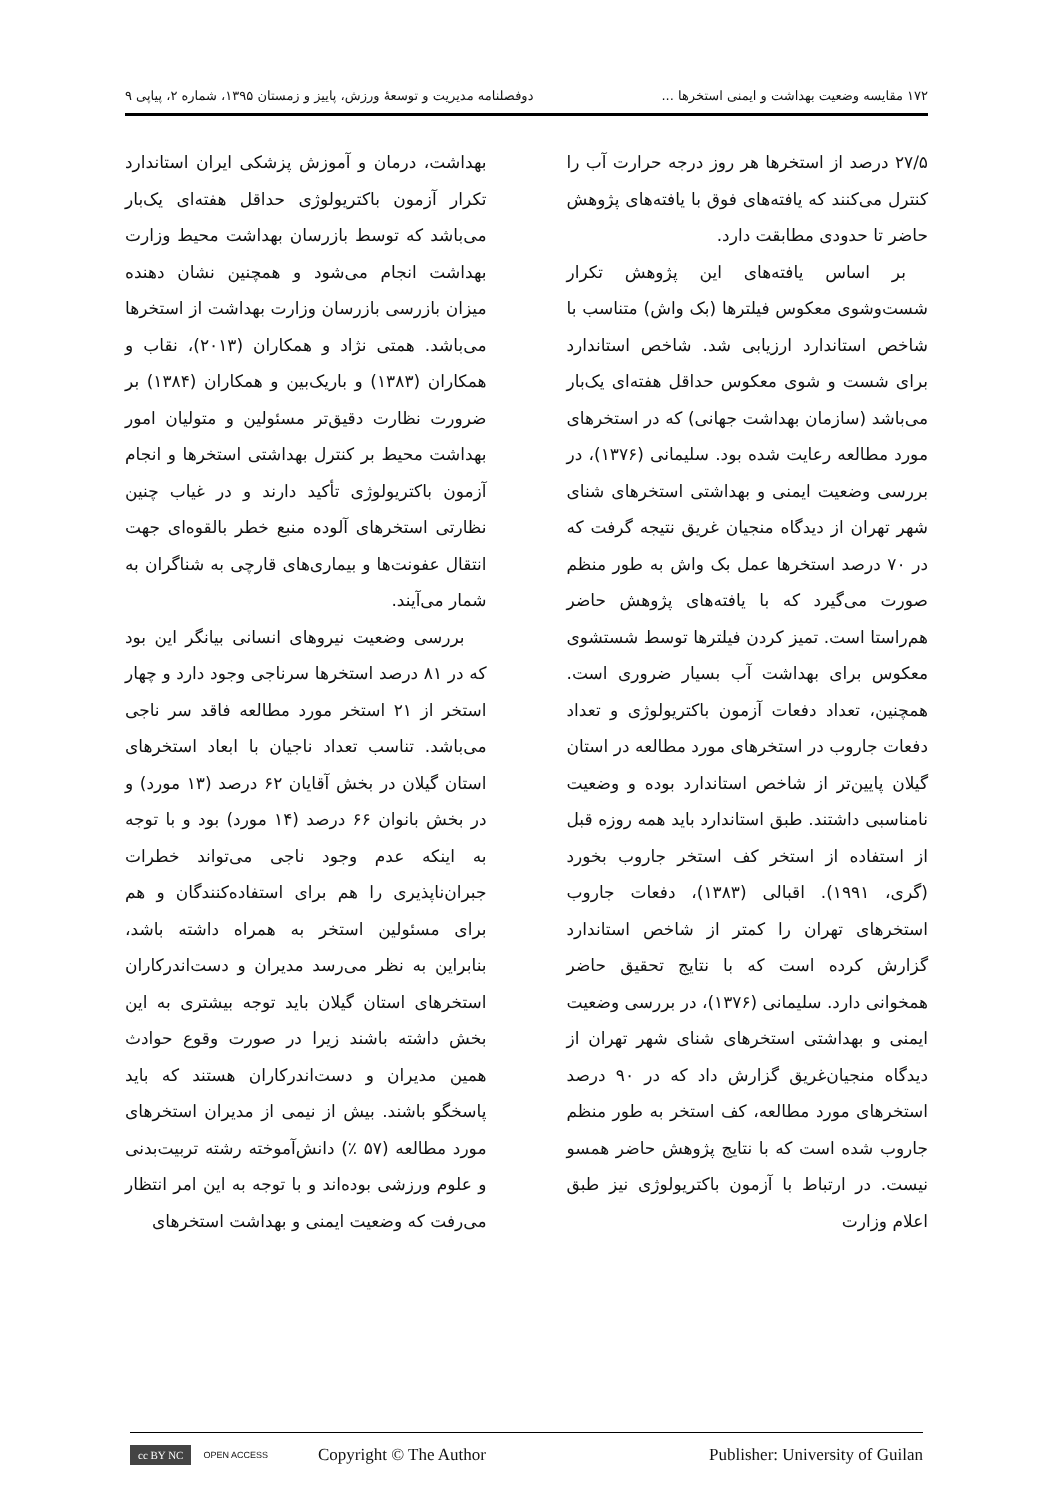۱۷۲ مقایسه وضعیت بهداشت و ایمنی استخرها ... دوفصلنامه مدیریت و توسعهٔ ورزش، پاییز و زمستان ۱۳۹۵، شماره ۲، پیاپی ۹
۲۷/۵ درصد از استخرها هر روز درجه حرارت آب را کنترل می‌کنند که یافته‌های فوق با یافته‌های پژوهش حاضر تا حدودی مطابقت دارد.
بر اساس یافته‌های این پژوهش تکرار شست‌وشوی معکوس فیلترها (بک واش) متناسب با شاخص استاندارد ارزیابی شد. شاخص استاندارد برای شست و شوی معکوس حداقل هفته‌ای یک‌بار می‌باشد (سازمان بهداشت جهانی) که در استخرهای مورد مطالعه رعایت شده بود. سلیمانی (۱۳۷۶)، در بررسی وضعیت ایمنی و بهداشتی استخرهای شنای شهر تهران از دیدگاه منجیان غریق نتیجه گرفت که در ۷۰ درصد استخرها عمل بک واش به طور منظم صورت می‌گیرد که با یافته‌های پژوهش حاضر هم‌راستا است. تمیز کردن فیلترها توسط شستشوی معکوس برای بهداشت آب بسیار ضروری است. همچنین، تعداد دفعات آزمون باکتریولوژی و تعداد دفعات جاروب در استخرهای مورد مطالعه در استان گیلان پایین‌تر از شاخص استاندارد بوده و وضعیت نامناسبی داشتند. طبق استاندارد باید همه روزه قبل از استفاده از استخر کف استخر جاروب بخورد (گری، ۱۹۹۱). اقبالی (۱۳۸۳)، دفعات جاروب استخرهای تهران را کمتر از شاخص استاندارد گزارش کرده است که با نتایج تحقیق حاضر همخوانی دارد. سلیمانی (۱۳۷۶)، در بررسی وضعیت ایمنی و بهداشتی استخرهای شنای شهر تهران از دیدگاه منجیان‌غریق گزارش داد که در ۹۰ درصد استخرهای مورد مطالعه، کف استخر به طور منظم جاروب شده است که با نتایج پژوهش حاضر همسو نیست. در ارتباط با آزمون باکتریولوژی نیز طبق اعلام وزارت
بهداشت، درمان و آموزش پزشکی ایران استاندارد تکرار آزمون باکتریولوژی حداقل هفته‌ای یک‌بار می‌باشد که توسط بازرسان بهداشت محیط وزارت بهداشت انجام می‌شود و همچنین نشان دهنده میزان بازرسی بازرسان وزارت بهداشت از استخرها می‌باشد. همتی نژاد و همکاران (۲۰۱۳)، نقاب و همکاران (۱۳۸۳) و باریک‌بین و همکاران (۱۳۸۴) بر ضرورت نظارت دقیق‌تر مسئولین و متولیان امور بهداشت محیط بر کنترل بهداشتی استخرها و انجام آزمون باکتریولوژی تأکید دارند و در غیاب چنین نظارتی استخرهای آلوده منبع خطر بالقوه‌ای جهت انتقال عفونت‌ها و بیماری‌های قارچی به شناگران به شمار می‌آیند.
بررسی وضعیت نیروهای انسانی بیانگر این بود که در ۸۱ درصد استخرها سرناجی وجود دارد و چهار استخر از ۲۱ استخر مورد مطالعه فاقد سر ناجی می‌باشد. تناسب تعداد ناجیان با ابعاد استخرهای استان گیلان در بخش آقایان ۶۲ درصد (۱۳ مورد) و در بخش بانوان ۶۶ درصد (۱۴ مورد) بود و با توجه به اینکه عدم وجود ناجی می‌تواند خطرات جبران‌ناپذیری را هم برای استفاده‌کنندگان و هم برای مسئولین استخر به همراه داشته باشد، بنابراین به نظر می‌رسد مدیران و دست‌اندرکاران استخرهای استان گیلان باید توجه بیشتری به این بخش داشته باشند زیرا در صورت وقوع حوادث همین مدیران و دست‌اندرکاران هستند که باید پاسخگو باشند. بیش از نیمی از مدیران استخرهای مورد مطالعه (۵۷ ٪) دانش‌آموخته رشته تربیت‌بدنی و علوم ورزشی بوده‌اند و با توجه به این امر انتظار می‌رفت که وضعیت ایمنی و بهداشت استخرهای
cc BY NC OPEN ACCESS Copyright © The Author Publisher: University of Guilan